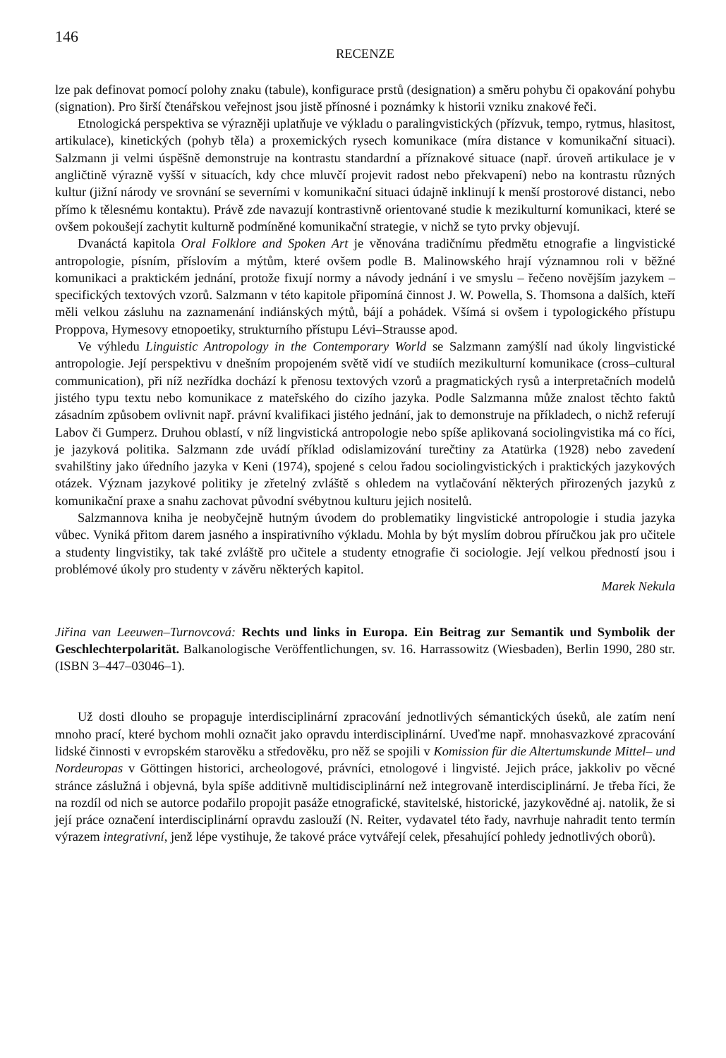146
RECENZE
lze pak definovat pomocí polohy znaku (tabule), konfigurace prstů (designation) a směru pohybu či opakování pohybu (signation). Pro širší čtenářskou veřejnost jsou jistě přínosné i poznámky k historii vzniku znakové řeči.
Etnologická perspektiva se výrazněji uplatňuje ve výkladu o paralingvistických (přízvuk, tempo, rytmus, hlasitost, artikulace), kinetických (pohyb těla) a proxemických rysech komunikace (míra distance v komunikační situaci). Salzmann ji velmi úspěšně demonstruje na kontrastu standardní a příznakové situace (např. úroveň artikulace je v angličtině výrazně vyšší v situacích, kdy chce mluvčí projevit radost nebo překvapení) nebo na kontrastu různých kultur (jižní národy ve srovnání se severními v komunikační situaci údajně inklinují k menší prostorové distanci, nebo přímo k tělesnému kontaktu). Právě zde navazují kontrastivně orientované studie k mezikulturní komunikaci, které se ovšem pokoušejí zachytit kulturně podmíněné komunikační strategie, v nichž se tyto prvky objevují.
Dvanáctá kapitola Oral Folklore and Spoken Art je věnována tradičnímu předmětu etnografie a lingvistické antropologie, písním, příslovím a mýtům, které ovšem podle B. Malinowského hrají významnou roli v běžné komunikaci a praktickém jednání, protože fixují normy a návody jednání i ve smyslu – řečeno novějším jazykem – specifických textových vzorů. Salzmann v této kapitole připomíná činnost J. W. Powella, S. Thomsona a dalších, kteří měli velkou zásluhu na zaznamenání indiánských mýtů, bájí a pohádek. Všímá si ovšem i typologického přístupu Proppova, Hymesovy etnopoetiky, strukturního přístupu Lévi–Strausse apod.
Ve výhledu Linguistic Antropology in the Contemporary World se Salzmann zamýšlí nad úkoly lingvistické antropologie. Její perspektivu v dnešním propojeném světě vidí ve studiích mezikulturní komunikace (cross–cultural communication), při níž nezřídka dochází k přenosu textových vzorů a pragmatických rysů a interpretačních modelů jistého typu textu nebo komunikace z mateřského do cizího jazyka. Podle Salzmanna může znalost těchto faktů zásadním způsobem ovlivnit např. právní kvalifikaci jistého jednání, jak to demonstruje na příkladech, o nichž referují Labov či Gumperz. Druhou oblastí, v níž lingvistická antropologie nebo spíše aplikovaná sociolingvistika má co říci, je jazyková politika. Salzmann zde uvádí příklad odislamizování turečtiny za Atatürka (1928) nebo zavedení svahilštiny jako úředního jazyka v Keni (1974), spojené s celou řadou sociolingvistických i praktických jazykových otázek. Význam jazykové politiky je zřetelný zvláště s ohledem na vytlačování některých přirozených jazyků z komunikační praxe a snahu zachovat původní svébytnou kulturu jejich nositelů.
Salzmannova kniha je neobyčejně hutným úvodem do problematiky lingvistické antropologie i studia jazyka vůbec. Vyniká přitom darem jasného a inspirativního výkladu. Mohla by být myslím dobrou příručkou jak pro učitele a studenty lingvistiky, tak také zvláště pro učitele a studenty etnografie či sociologie. Její velkou předností jsou i problémové úkoly pro studenty v závěru některých kapitol.
Marek Nekula
Jiřina van Leeuwen–Turnovcová: Rechts und links in Europa. Ein Beitrag zur Semantik und Symbolik der Geschlechterpolarität. Balkanologische Veröffentlichungen, sv. 16. Harrassowitz (Wiesbaden), Berlin 1990, 280 str. (ISBN 3–447–03046–1).
Už dosti dlouho se propaguje interdisciplinární zpracování jednotlivých sémantických úseků, ale zatím není mnoho prací, které bychom mohli označit jako opravdu interdisciplinární. Uveďme např. mnohasvazkové zpracování lidské činnosti v evropském starověku a středověku, pro něž se spojili v Komission für die Altertumskunde Mittel– und Nordeuropas v Göttingen historici, archeologové, právníci, etnologové i lingvisté. Jejich práce, jakkoliv po věcné stránce záslužná i objevná, byla spíše additivně multidisciplinární než integrovaně interdisciplinární. Je třeba říci, že na rozdíl od nich se autorce podařilo propojit pasáže etnografické, stavitelské, historické, jazykovědné aj. natolik, že si její práce označení interdisciplinární opravdu zaslouží (N. Reiter, vydavatel této řady, navrhuje nahradit tento termín výrazem integrativní, jenž lépe vystihuje, že takové práce vytvářejí celek, přesahující pohledy jednotlivých oborů).